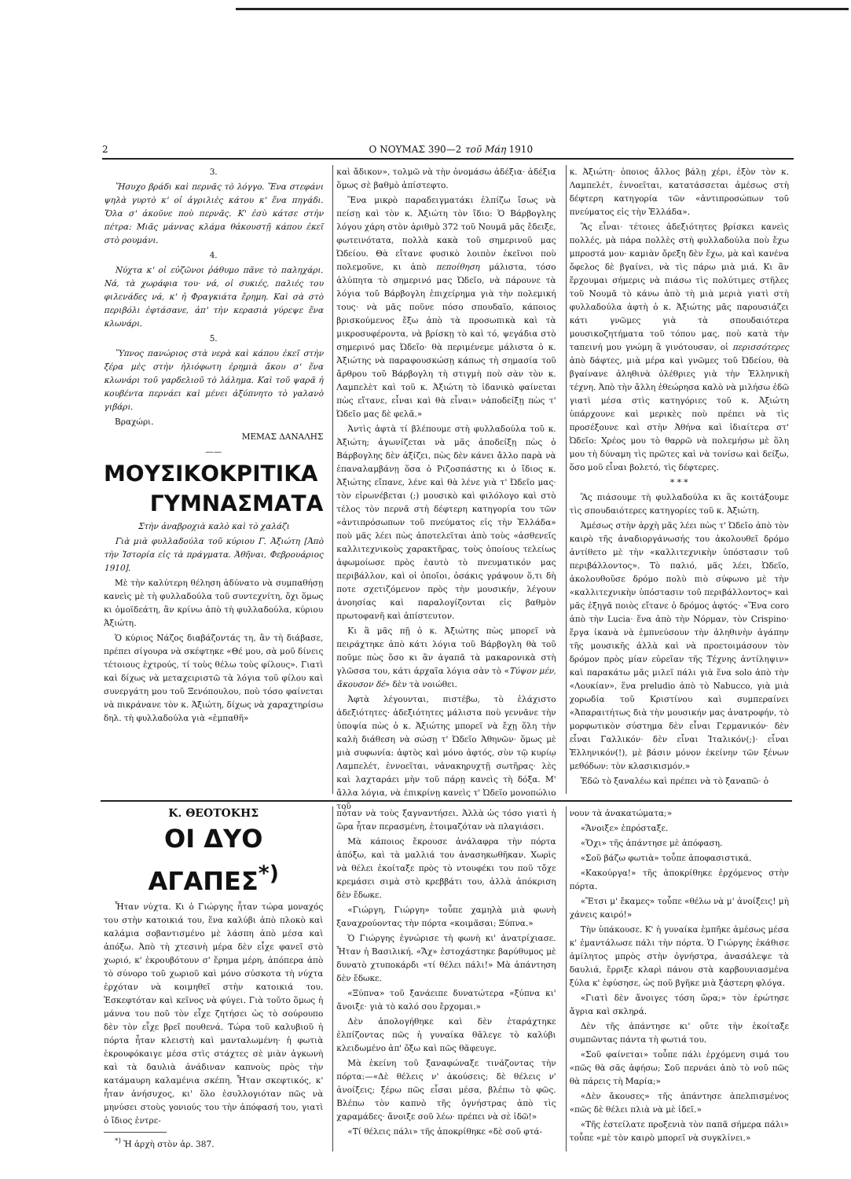2 Ο ΝΟΥΜΑΣ 390—2 τοῦ Μάη 1910
3.
Ἥσυχο βράδι καὶ περνᾶς τὸ λόγγο. Ἕνα στεφάνι ψηλὰ γυρτὸ κ' οἱ ἀγριλιὲς κάτου κ' ἕνα πηγάδι. Ὅλα σ' ἀκοῦνε ποὺ περνᾶς. Κ' ἐσὺ κάτσε στὴν πέτρα: Μιᾶς μάννας κλάμα θἀκουστῇ κάπου ἐκεῖ στὸ ρουμάνι.
4.
Νύχτα κ' οἱ εὐζῶνοι ῥάθυμο πᾶνε τὸ παληχάρι. Νά, τὰ χωράφια του· νά, οἱ συκιές, παλιές του φιλενάδες νά, κ' ἡ Φραγκιάτα ἔρημη. Καὶ σὰ στὸ περιβόλι ἐφτάσανε, ἀπ' τὴν κερασιὰ γύρεψε ἕνα κλωνάρι.
5.
Ὕπνος πανώριος στὰ νερὰ καὶ κάπου ἐκεῖ στὴν ξέρα μὲς στὴν ἡλιόφωτη ἐρημιὰ ἄκου σ' ἕνα κλωνάρι τοῦ γαρδελιοῦ τὸ λάλημα. Καὶ τοῦ ψαρᾶ ἡ κουβέντα περνάει καὶ μένει ἀξύπνητο τὸ γαλανὸ γιβάρι.
Βραχώρι.
ΜΕΜΑΣ ΔΑΝΑΛΗΣ
——
ΜΟΥΣΙΚΟΚΡΙΤΙΚΑ
ΓΥΜΝΑΣΜΑΤΑ
Στὴν ἀναβροχιὰ καλὸ καὶ τὸ χαλάζι
Γιὰ μιὰ φυλλαδούλα τοῦ κύριου Γ. Ἀξιώτη [Ἀπὸ τὴν Ἱστορία εἰς τὰ πράγματα. Ἀθῆναι, Φεβρουάριος 1910].
Μὲ τὴν καλύτερη θέληση ἀδύνατο νὰ συμπαθήσῃ κανεὶς μὲ τὴ φυλλαδούλα τοῦ συντεχνίτη, ὄχι ὅμως κι ὁμοϊδεάτη, ἂν κρίνω ἀπὸ τὴ φυλλαδούλα, κύριου Ἀξιώτη.
Ὁ κύριος Νάζος διαβάζοντάς τη, ἂν τὴ διάβασε, πρέπει σίγουρα νὰ σκέφτηκε «Θέ μου, σὰ μοῦ δίνεις τέτοιους ἐχτρούς, τί τοὺς θέλω τοὺς φίλους». Γιατὶ καὶ δίχως νὰ μεταχειριστῶ τὰ λόγια τοῦ φίλου καὶ συνεργάτη μου τοῦ Ξενόπουλου, ποὺ τόσο φαίνεται νὰ πικράνανε τὸν κ. Ἀξιώτη, δίχως νὰ χαραχτηρίσω δηλ. τὴ φυλλαδούλα γιὰ «ἐμπαθῆ»
καὶ ἄδικον», τολμῶ νὰ τὴν ὀνομάσω ἀδέξια· ἀδέξια ὅμως σὲ βαθμὸ ἀπίστεφτο.
Ἕνα μικρὸ παραδειγματάκι ἐλπίζω ἴσως νὰ πείσῃ καὶ τὸν κ. Ἀξιώτη τὸν ἴδιο: Ὁ Βάρβογλης λόγου χάρη στὸν ἀριθμὸ 372 τοῦ Νουμᾶ μᾶς ἔδειξε, φωτεινότατα, πολλὰ κακὰ τοῦ σημερινοῦ μας Ὠδείου. Θὰ εἴτανε φυσικὸ λοιπὸν ἐκεῖνοι ποὺ πολεμοῦνε, κι ἀπὸ πεποίθηση μάλιστα, τόσο ἀλύπητα τὸ σημερινό μας Ὠδεῖο, νὰ πάρουνε τὰ λόγια τοῦ Βάρβογλη ἐπιχείρημα γιὰ τὴν πολεμική τους· νὰ μᾶς ποῦνε πόσο σπουδαῖο, κάποιος βρισκούμενος ἔξω ἀπὸ τὰ προσωπικὰ καὶ τὰ μικροσυφέροντα, νὰ βρίσκῃ τὸ καὶ τό, ψεγάδια στὸ σημερινό μας Ὠδεῖο· θὰ περιμένεμε μάλιστα ὁ κ. Ἀξιώτης νὰ παραφουσκώσῃ κάπως τὴ σημασία τοῦ ἄρθρου τοῦ Βάρβογλη τὴ στιγμὴ ποὺ σὰν τὸν κ. Λαμπελὲτ καὶ τοῦ κ. Ἀξιώτη τὸ ἰδανικὸ φαίνεται πὼς εἴτανε, εἶναι καὶ θὰ εἶναι» νἀποδείξῃ πὼς τ' Ὠδεῖο μας δὲ φελᾶ.»
Ἀντὶς ἀφτὰ τί βλέπουμε στὴ φυλλαδούλα τοῦ κ. Ἀξιώτη; ἀγωνίζεται νὰ μᾶς ἀποδείξῃ πὼς ὁ Βάρβογλης δὲν ἀξίζει, πὼς δὲν κάνει ἄλλο παρὰ νὰ ἐπαναλαμβάνῃ ὅσα ὁ Ριζοσπάστης κι ὁ ἴδιος κ. Ἀξιώτης εἴπανε, λένε καὶ θὰ λένε γιὰ τ' Ὠδεῖο μας· τὸν εἰρωνέβεται (;) μουσικὸ καὶ φιλόλογο καὶ στὸ τέλος τὸν περνᾶ στὴ δέφτερη κατηγορία του τῶν «ἀντιπρόσωπων τοῦ πνεύματος εἰς τὴν Ἑλλάδα» ποὺ μᾶς λέει πὼς ἀποτελεῖται ἀπὸ τοὺς «ἀσθενεῖς καλλιτεχνικοὺς χαρακτῆρας, τοὺς ὁποίους τελείως ἀφωμοίωσε πρὸς ἑαυτὸ τὸ πνευματικόν μας περιβάλλον, καὶ οἱ ὁποῖοι, ὁσάκις γράψουν ὅ,τι δὴ ποτε σχετιζόμενον πρὸς τὴν μουσικήν, λέγουν ἀνοησίας καὶ παραλογίζονται εἰς βαθμὸν πρωτοφανῆ καὶ ἀπίστευτον.
Κι ἃ μᾶς πῇ ὁ κ. Ἀξιώτης πὼς μπορεῖ νὰ πειράχτηκε ἀπὸ κάτι λόγια τοῦ Βάρβογλη θὰ τοῦ ποῦμε πὼς ὅσο κι ἂν ἀγαπᾶ τὰ μακαρονικὰ στὴ γλῶσσα του, κάτι ἀρχαῖα λόγια σὰν τὸ «Τύψον μέν, ἄκουσον δέ» δὲν τὰ νοιώθει.
Ἀφτὰ λέγουνται, πιστέβω, τὸ ἐλάχιστο ἀδεξιότητες· ἀδεξιότητες μάλιστα ποὺ γεννᾶνε τὴν ὑποψία πὼς ὁ κ. Ἀξιώτης μπορεῖ νὰ ἔχῃ ὅλη τὴν καλὴ διάθεση νὰ σώσῃ τ' Ὠδεῖο Ἀθηνῶν· ὅμως μὲ μιὰ συφωνία: ἀφτὸς καὶ μόνο ἀφτός, σὺν τῷ κυρίῳ Λαμπελέτ, ἐννοεῖται, νἀνακηρυχτῇ σωτῆρας· λὲς καὶ λαχταράει μὴν τοῦ πάρῃ κανεὶς τὴ δόξα. Μ' ἄλλα λόγια, νὰ ἐπικρίνῃ κανεὶς τ' Ὠδεῖο μονοπώλιο τοῦ
κ. Ἀξιώτη· ὁποιος ἄλλος βάλῃ χέρι, ἐξὸν τὸν κ. Λαμπελέτ, ἐννοεῖται, κατατάσσεται ἀμέσως στὴ δέφτερη κατηγορία τῶν «ἀντιπροσώπων τοῦ πνεύματος εἰς τὴν Ἑλλάδα».
Ἂς εἶναι· τέτοιες ἀδεξιότητες βρίσκει κανεὶς πολλές, μὰ πάρα πολλὲς στὴ φυλλαδούλα ποὺ ἔχω μπροστά μου· καμιὰν ὄρεξη δὲν ἔχω, μὰ καὶ κανένα ὄφελος δὲ βγαίνει, νὰ τὶς πάρω μιὰ μιά. Κι ἂν ἔρχουμαι σήμερις νὰ πιάσω τὶς πολύτιμες στῆλες τοῦ Νουμᾶ τὸ κάνω ἀπὸ τὴ μιὰ μεριὰ γιατὶ στὴ φυλλαδούλα ἀφτὴ ὁ κ. Ἀξιώτης μᾶς παρουσιάζει κάτι γνῶμες γιὰ τὰ σπουδαιότερα μουσικοζητήματα τοῦ τόπου μας, ποὺ κατὰ τὴν ταπεινή μου γνώμη ἃ γινότουσαν, οἱ περισσότερες ἀπὸ δάφτες, μιὰ μέρα καὶ γνῶμες τοῦ Ὠδείου, θὰ βγαίνανε ἀληθινὰ ὀλέθριες γιὰ τὴν Ἑλληνικὴ τέχνη. Ἀπὸ τὴν ἄλλη ἐθεώρησα καλὸ νὰ μιλήσω ἐδῶ γιατὶ μέσα στὶς κατηγόριες τοῦ κ. Ἀξιώτη ὑπάρχουνε καὶ μερικὲς ποὺ πρέπει νὰ τὶς προσέξουνε καὶ στὴν Ἀθήνα καὶ ἰδιαίτερα στ' Ὠδεῖο: Χρέος μου τὸ θαρρῶ νὰ πολεμήσω μὲ ὅλη μου τὴ δύναμη τὶς πρῶτες καὶ νὰ τονίσω καὶ δείξω, ὅσο μοῦ εἶναι βολετό, τὶς δέφτερες.
* * *
Ἂς πιάσουμε τὴ φυλλαδούλα κι ἂς κοιτάξουμε τὶς σπουδαιότερες κατηγορίες τοῦ κ. Ἀξιώτη.
Ἀμέσως στὴν ἀρχὴ μᾶς λέει πὼς τ' Ὠδεῖο ἀπὸ τὸν καιρὸ τῆς ἀναδιοργάνωσής του ἀκολουθεῖ δρόμο ἀντίθετο μὲ τὴν «καλλιτεχνικὴν ὑπόστασιν τοῦ περιβάλλοντος». Τὸ παλιό, μᾶς λέει, Ὠδεῖο, ἀκολουθοῦσε δρόμο πολὺ πιὸ σύφωνο μὲ τὴν «καλλιτεχνικὴν ὑπόστασιν τοῦ περιβάλλοντος» καὶ μᾶς ἐξηγᾶ ποιὸς εἴτανε ὁ δρόμος ἀφτός· «Ἕνα coro ἀπὸ τὴν Lucia· ἕνα ἀπὸ τὴν Νόρμαν, τὸν Crispino· ἔργα ἱκανὰ νὰ ἐμπνεύσουν τὴν ἀληθινὴν ἀγάπην τῆς μουσικῆς ἀλλὰ καὶ νὰ προετοιμάσουν τὸν δρόμον πρὸς μίαν εὐρεῖαν τῆς Τέχνης ἀντίληψιν» καὶ παρακάτω μᾶς μιλεῖ πάλι γιὰ ἕνα solo ἀπὸ τὴν «Λουκίαν», ἕνα preludio ἀπὸ τὸ Nabucco, γιὰ μιὰ χορωδία τοῦ Κριστίνου καὶ συμπεραίνει «Ἀπαραιτήτως διὰ τὴν μουσικήν μας ἀνατροφήν, τὸ μορφωτικὸν σύστημα δὲν εἶναι Γερμανικόν· δὲν εἶναι Γαλλικόν· δὲν εἶναι Ἰταλικόν(;)· εἶναι Ἑλληνικόν(!), μὲ βάσιν μόνον ἐκείνην τῶν ξένων μεθόδων: τὸν κλασικισμόν.»
Ἐδῶ τὸ ξαναλέω καὶ πρέπει νὰ τὸ ξαναπῶ· ὁ
Κ. ΘΕΟΤΟΚΗΣ
ΟΙ ΔΥΟ ΑΓΑΠΕΣ<sup>*)</sup>
Ἦταν νύχτα. Κι ὁ Γιώργης ἦταν τώρα μοναχός του στὴν κατοικιά του, ἕνα καλύβι ἀπὸ πλοκὸ καὶ καλάμια σοβαντισμένο μὲ λάσπη ἀπὸ μέσα καὶ ἀπόξω. Ἀπὸ τὴ χτεσινὴ μέρα δὲν εἶχε φανεῖ στὸ χωριό, κ' ἐκρουβότουν σ' ἔρημα μέρη, ἀπόπερα ἀπὸ τὸ σύνορο τοῦ χωριοῦ καὶ μόνο σύσκοτα τὴ νύχτα ἐρχόταν νὰ κοιμηθεῖ στὴν κατοικιά του. Ἐσκεφτόταν καὶ κεῖνος νὰ φύγει. Γιὰ τοῦτο ὅμως ἡ μάννα του ποῦ τὸν εἶχε ζητήσει ὡς τὸ σούρουπο δὲν τὸν εἶχε βρεῖ πουθενά. Τώρα τοῦ καλυβιοῦ ἡ πόρτα ἦταν κλειστὴ καὶ μανταλωμένη· ἡ φωτιὰ ἐκρουφόκαιγε μέσα στὶς στάχτες σὲ μιὰν ἀγκωνὴ καὶ τὰ δαυλιὰ ἀνάδιναν καπνοὺς πρὸς τὴν κατάμαυρη καλαμένια σκέπη. Ἦταν σκεφτικός, κ' ἦταν ἀνήσυχος, κι' ὅλο ἐσυλλογιόταν πῶς νὰ μηνύσει στοὺς γονιούς του τὴν ἀπόφασή του, γιατὶ ὁ ἴδιος ἐντρε-
<sup>*)</sup> Ἡ ἀρχὴ στὸν ἀρ. 387.
πόταν νὰ τοὺς ξαγναντήσει. Ἀλλὰ ὡς τόσο γιατὶ ἡ ὥρα ἦταν περασμένη, ἑτοιμαζόταν νὰ πλαγιάσει.
Μὰ κάποιος ἔκρουσε ἀνάλαφρα τὴν πόρτα ἀπόξω, καὶ τὰ μαλλιά του ἀνασηκωθῆκαν. Χωρὶς νὰ θέλει ἐκοίταξε πρὸς τὸ ντουφέκι του ποῦ τὄχε κρεμάσει σιμὰ στὸ κρεββάτι του, ἀλλὰ ἀπόκριση δὲν ἔδωκε.
«Γιώργη, Γιώργη» τοὖπε χαμηλὰ μιὰ φωνὴ ξαναχρούοντας τὴν πόρτα «κοιμᾶσαι; Ξύπνα.»
Ὁ Γιώργης ἐγνώρισε τὴ φωνὴ κι' ἀνατρίχιασε. Ἦταν ἡ Βασιλική. «Ἄχ» ἐστοχάστηκε βαρύθυμος μὲ δυνατὸ χτυποκάρδι «τί θέλει πάλι!» Μὰ ἀπάντηση δὲν ἔδωκε.
«Ξύπνα» τοῦ ξανάειπε δυνατώτερα «ξύπνα κι' ἄνοιξε· γιὰ τὸ καλό σου ἔρχομαι.»
Δὲν ἀπολογήθηκε καὶ δὲν ἐταράχτηκε ἐλπίζοντας πῶς ἡ γυναίκα θᾶλεγε τὸ καλύβι κλειδωμένο ἀπ' ὄξω καὶ πῶς θᾶφευγε.
Μὰ ἐκείνη τοῦ ξαναφώναξε τινάζοντας τὴν πόρτα:—«Δὲ θέλεις ν' ἀκούσεις; δὲ θέλεις ν' ἀνοίξεις; ξέρω πῶς εἶσαι μέσα, βλέπω τὸ φῶς. Βλέπω τὸν καπνὸ τῆς ὀγνήστρας ἀπὸ τὶς χαραμάδες· ἄνοιξε σοῦ λέω· πρέπει νὰ σὲ ἰδῶ!»
«Τί θέλεις πάλι» τῆς ἀποκρίθηκε «δὲ σοῦ φτά-
νουν τὰ ἀνακατώματα;»
«Ἄνοιξε» ἐπρόσταξε.
«Ὄχι» τῆς ἀπάντησε μὲ ἀπόφαση.
«Σοῦ βάζω φωτιὰ» τοὖπε ἀποφασιστικά.
«Κακούργα!» τῆς ἀποκρίθηκε ἐρχόμενος στὴν πόρτα.
«Ἔτσι μ' ἔκαμες» τοὖπε «θέλω νὰ μ' ἀνοίξεις! μὴ χάνεις καιρό!»
Τὴν ὑπάκουσε. Κ' ἡ γυναίκα ἐμπῆκε ἀμέσως μέσα κ' ἐμαντάλωσε πάλι τὴν πόρτα. Ὁ Γιώργης ἐκάθισε ἀμίλητος μπρὸς στὴν ὀγνήστρα, ἀνασάλεψε τὰ δαυλιά, ἔρριξε κλαρὶ πάνου στὰ καρβουνιασμένα ξύλα κ' ἐφύσησε, ὡς ποῦ βγῆκε μιὰ ξάστερη φλόγα.
«Γιατὶ δὲν ἄνοιγες τόση ὥρα;» τὸν ἐρώτησε ἄγρια καὶ σκληρά.
Δὲν τῆς ἀπάντησε κι' οὔτε τὴν ἐκοίταξε συμπῶντας πάντα τὴ φωτιά του.
«Σοῦ φαίνεται» τοὖπε πάλι ἐρχόμενη σιμά του «πῶς θὰ σᾶς ἀφήσω; Σοῦ περνάει ἀπὸ τὸ νοῦ πῶς θὰ πάρεις τὴ Μαρία;»
«Δὲν ἄκουσες» τῆς ἀπάντησε ἀπελπισμένος «πῶς δὲ θέλει πλιὰ νὰ μὲ ἰδεῖ.»
«Τῆς ἐστείλατε προξενιὰ τὸν παπᾶ σήμερα πάλι» τοὖπε «μὲ τὸν καιρὸ μπορεῖ νὰ συγκλίνει.»